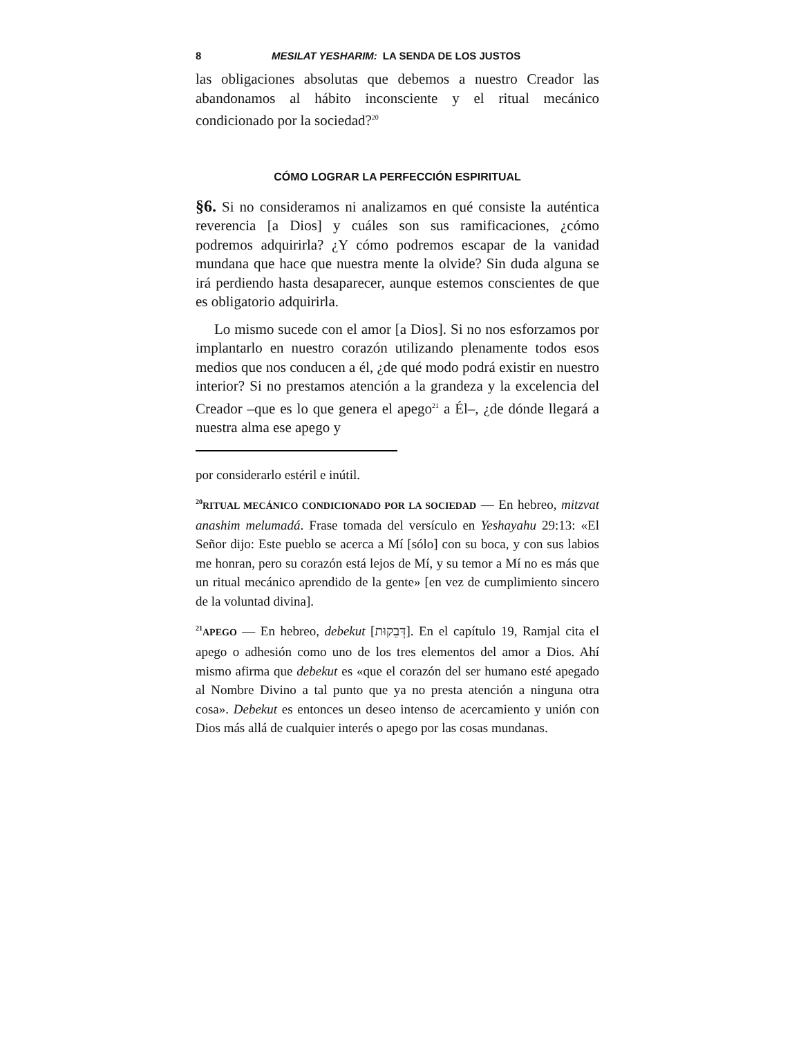8 MESILAT YESHARIM: LA SENDA DE LOS JUSTOS
las obligaciones absolutas que debemos a nuestro Creador las abandonamos al hábito inconsciente y el ritual mecánico condicionado por la sociedad?<sup>20</sup>
CÓMO LOGRAR LA PERFECCIÓN ESPIRITUAL
§6. Si no consideramos ni analizamos en qué consiste la auténtica reverencia [a Dios] y cuáles son sus ramificaciones, ¿cómo podremos adquirirla? ¿Y cómo podremos escapar de la vanidad mundana que hace que nuestra mente la olvide? Sin duda alguna se irá perdiendo hasta desaparecer, aunque estemos conscientes de que es obligatorio adquirirla.
Lo mismo sucede con el amor [a Dios]. Si no nos esforzamos por implantarlo en nuestro corazón utilizando plenamente todos esos medios que nos conducen a él, ¿de qué modo podrá existir en nuestro interior? Si no prestamos atención a la grandeza y la excelencia del Creador –que es lo que genera el apego<sup>21</sup> a Él–, ¿de dónde llegará a nuestra alma ese apego y
por considerarlo estéril e inútil.
<sup>20</sup> RITUAL MECÁNICO CONDICIONADO POR LA SOCIEDAD — En hebreo, mitzvat anashim melumadá. Frase tomada del versículo en Yeshayahu 29:13: «El Señor dijo: Este pueblo se acerca a Mí [sólo] con su boca, y con sus labios me honran, pero su corazón está lejos de Mí, y su temor a Mí no es más que un ritual mecánico aprendido de la gente» [en vez de cumplimiento sincero de la voluntad divina].
<sup>21</sup> APEGO — En hebreo, debekut [דְּבֵקוּת]. En el capítulo 19, Ramjal cita el apego o adhesión como uno de los tres elementos del amor a Dios. Ahí mismo afirma que debekut es «que el corazón del ser humano esté apegado al Nombre Divino a tal punto que ya no presta atención a ninguna otra cosa». Debekut es entonces un deseo intenso de acercamiento y unión con Dios más allá de cualquier interés o apego por las cosas mundanas.